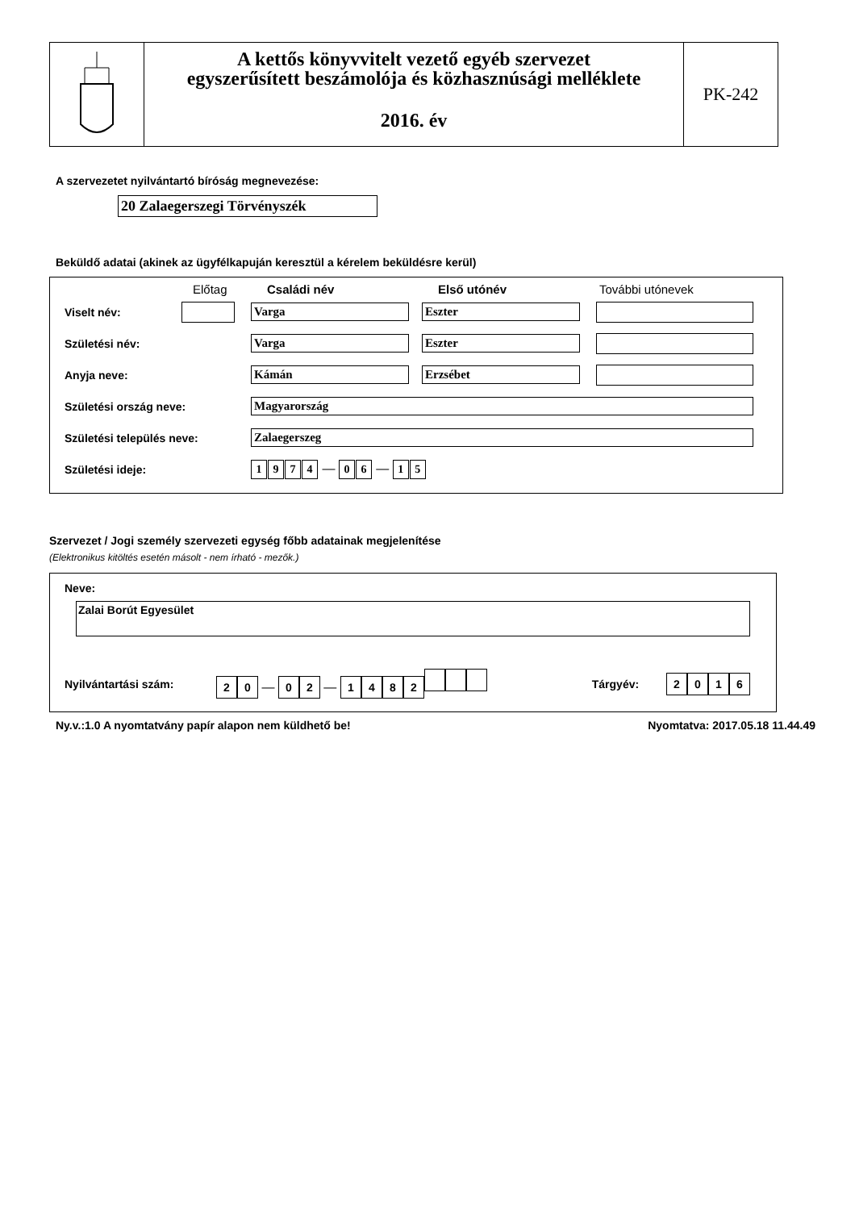A kettős könyvvitelt vezető egyéb szervezet
egyszerűsített beszámolója és közhasznúsági melléklete
2016. év
PK-242
A szervezetet nyilvántartó bíróság megnevezése:
20 Zalaegerszegi Törvényszék
Beküldő adatai (akinek az ügyfélkapuján keresztül a kérelem beküldésre kerül)
Előtag Családi név Első utónév További utónevek
Viselt név: Varga Eszter
Születési név: Varga Eszter
Anyja neve: Kámán Erzsébet
Születési ország neve: Magyarország
Születési település neve: Zalaegerszeg
Születési ideje:
1974 — 0 6 — 1 5
Szervezet / Jogi személy szervezeti egység főbb adatainak megjelenítése
(Elektronikus kitöltés esetén másolt - nem írható - mezők.)
Neve:
Zalai Borút Egyesület
Nyilvántartási szám:
20 — 02 — 1482
Tárgyév:
2016
Ny.v.:1.0 A nyomtatvány papír alapon nem küldhető be! Nyomtatva: 2017.05.18 11.44.49